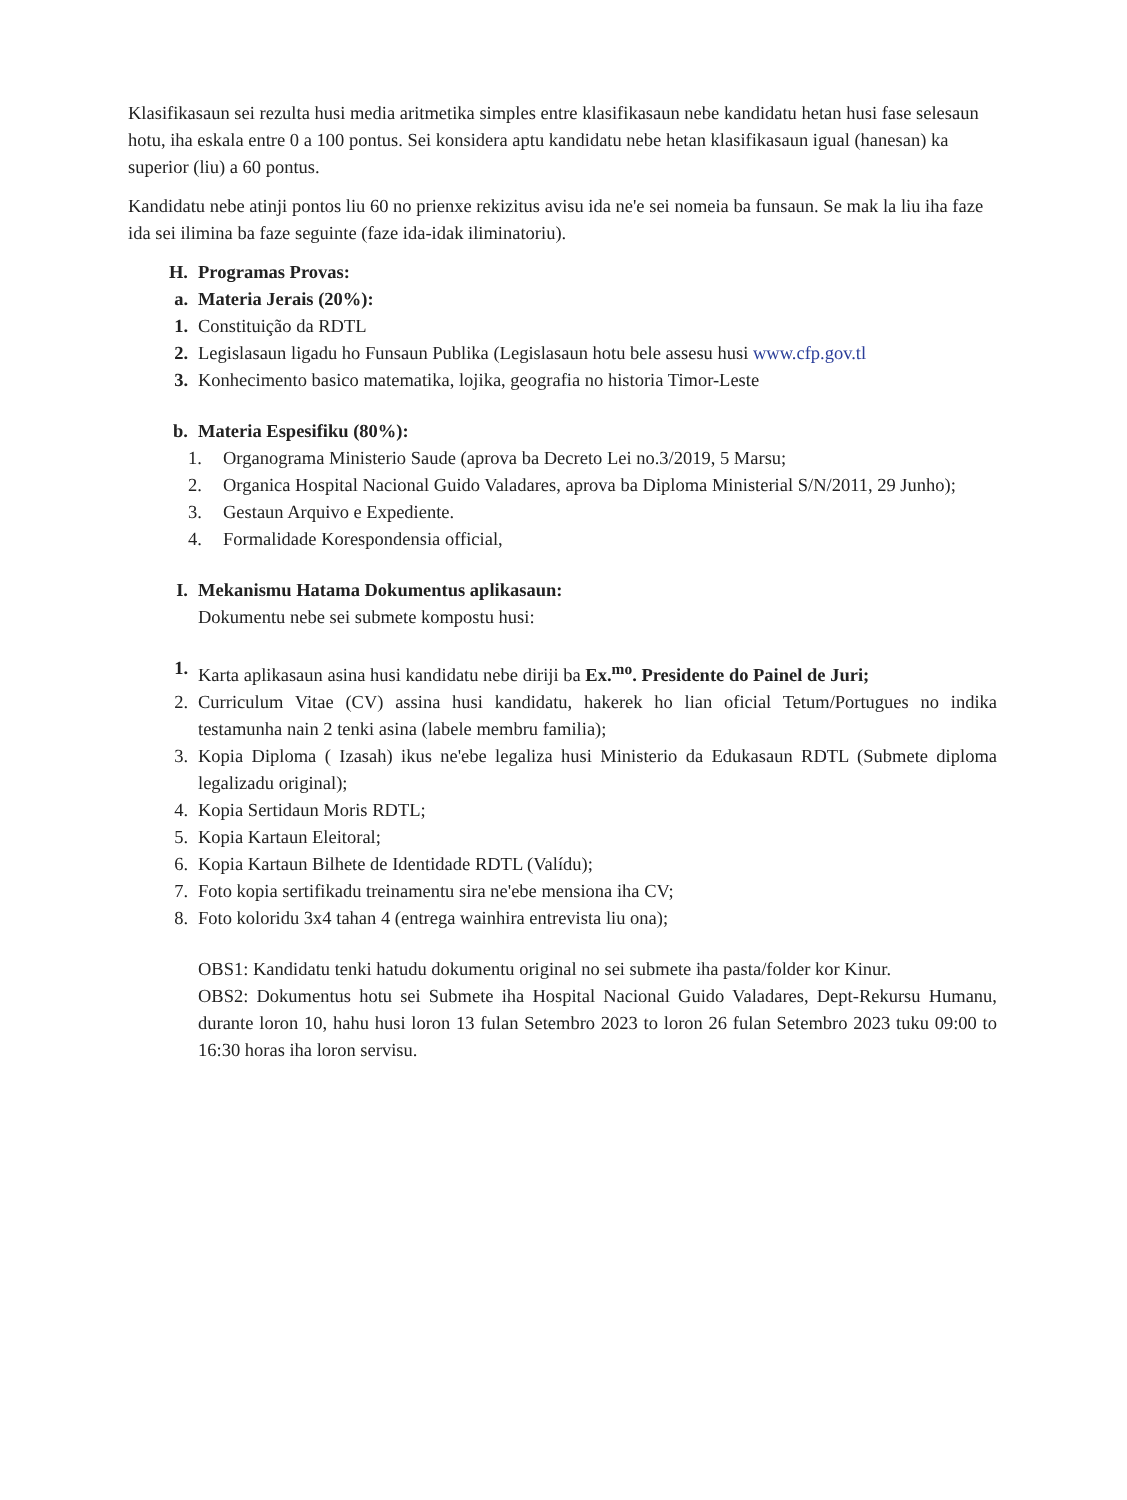Klasifikasaun sei rezulta husi media aritmetika simples entre klasifikasaun nebe kandidatu hetan husi fase selesaun hotu, iha eskala entre 0 a 100 pontus. Sei konsidera aptu kandidatu nebe hetan klasifikasaun igual (hanesan) ka superior (liu) a 60 pontus.
Kandidatu nebe atinji pontos liu 60 no prienxe rekizitus avisu ida ne'e sei nomeia ba funsaun. Se mak la liu iha faze ida sei ilimina ba faze seguinte (faze ida-idak iliminatoriu).
H. Programas Provas:
a. Materia Jerais (20%):
1. Constituição da RDTL
2. Legislasaun ligadu ho Funsaun Publika (Legislasaun hotu bele assesu husi www.cfp.gov.tl
3. Konhecimento basico matematika, lojika, geografia no historia Timor-Leste
b. Materia Espesifiku (80%):
1. Organograma Ministerio Saude (aprova ba Decreto Lei no.3/2019, 5 Marsu;
2. Organica Hospital Nacional Guido Valadares, aprova ba Diploma Ministerial S/N/2011, 29 Junho);
3. Gestaun Arquivo e Expediente.
4. Formalidade Korespondensia official,
I. Mekanismu Hatama Dokumentus aplikasaun:
Dokumentu nebe sei submete kompostu husi:
1. Karta aplikasaun asina husi kandidatu nebe diriji ba Ex.<sup>mo</sup>. Presidente do Painel de Juri;
2. Curriculum Vitae (CV) assina husi kandidatu, hakerek ho lian oficial Tetum/Portugues no indika testamunha nain 2 tenki asina (labele membru familia);
3. Kopia Diploma ( Izasah) ikus ne'ebe legaliza husi Ministerio da Edukasaun RDTL (Submete diploma legalizadu original);
4. Kopia Sertidaun Moris RDTL;
5. Kopia Kartaun Eleitoral;
6. Kopia Kartaun Bilhete de Identidade RDTL (Valídu);
7. Foto kopia sertifikadu treinamentu sira ne'ebe mensiona iha CV;
8. Foto koloridu 3x4 tahan 4 (entrega wainhira entrevista liu ona);
OBS1: Kandidatu tenki hatudu dokumentu original no sei submete iha pasta/folder kor Kinur.
OBS2: Dokumentus hotu sei Submete iha Hospital Nacional Guido Valadares, Dept-Rekursu Humanu, durante loron 10, hahu husi loron 13 fulan Setembro 2023 to loron 26 fulan Setembro 2023 tuku 09:00 to 16:30 horas iha loron servisu.